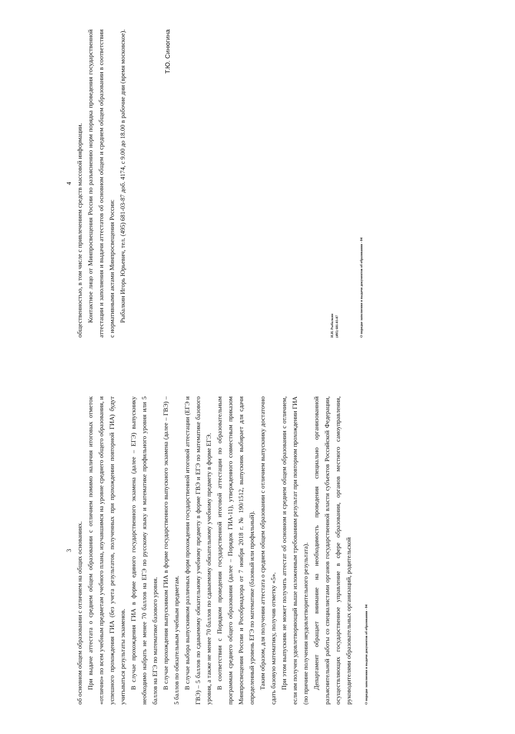3
об основном общем образовании с отличием на общих основаниях.
При выдаче аттестата о среднем общем образовании с отличием помимо наличия итоговых отметок «отлично» по всем учебным предметам учебного плана, изучавшимся на уровне среднего общего образования, и успешного прохождения ГИА (без учета результатов, полученных при прохождении повторной ГИА) будут учитываться результаты экзаменов.
В случае прохождения ГИА в форме единого государственного экзамена (далее – ЕГЭ) выпускнику необходимо набрать не менее 70 баллов на ЕГЭ по русскому языку и математике профильного уровня или 5 баллов на ЕГЭ по математике базового уровня.
В случае прохождения выпускником ГИА в форме государственного выпускного экзамена (далее – ГВЭ) – 5 баллов по обязательным учебным предметам.
В случае выбора выпускником различных форм прохождения государственной итоговой аттестации (ЕГЭ и ГВЭ) – 5 баллов по сдаваемому обязательному учебному предмету в форме ГВЭ и ЕГЭ по математике базового уровня, а также не менее 70 баллов по сдаваемому обязательному учебному предмету в форме ЕГЭ.
В соответствии с Порядком проведения государственной итоговой аттестации по образовательным программам среднего общего образования (далее – Порядок ГИА-11), утвержденного совместным приказом Минпросвещения России и Рособрнадзора от 7 ноября 2018 г. № 190/1512, выпускник выбирает для сдачи определенный уровень ЕГЭ по математике (базовый или профильный).
Таким образом, для получения аттестата о среднем общем образовании с отличием выпускнику достаточно сдать базовую математику, получив отметку «5».
При этом выпускник не может получить аттестат об основном и среднем общем образовании с отличием, если им получен удовлетворяющий выше изложенным требованиям результат при повторном прохождении ГИА (по причине получения неудовлетворительного результата).
Департамент обращает внимание на необходимость проведения специально организованной разъяснительной работы со специалистами органов государственной власти субъектов Российской Федерации, осуществляющих государственное управление в сфере образования, органов местного самоуправления, руководителями образовательных организаций, родительской
О порядке заполнения и выдачи документов об образовании - 04
4
общественностью, в том числе с привлечением средств массовой информации.
Контактное лицо от Минпросвещения России по разъяснению норм порядка проведения государственной аттестации и заполнения и выдачи аттестатов об основном общем и среднем общем образовании в соответствии с нормативными актами Минпросвещения России:
Рыбалкин Игорь Юрьевич, тел. (495) 681-03-87 доб. 4174, с 9.00 до 18.00 в рабочие дни (время московское).
Т.Ю. Синюгина
И.И. Рыбалкин
(495) 681-03-87
О порядке заполнения и выдачи документов об образовании - 04